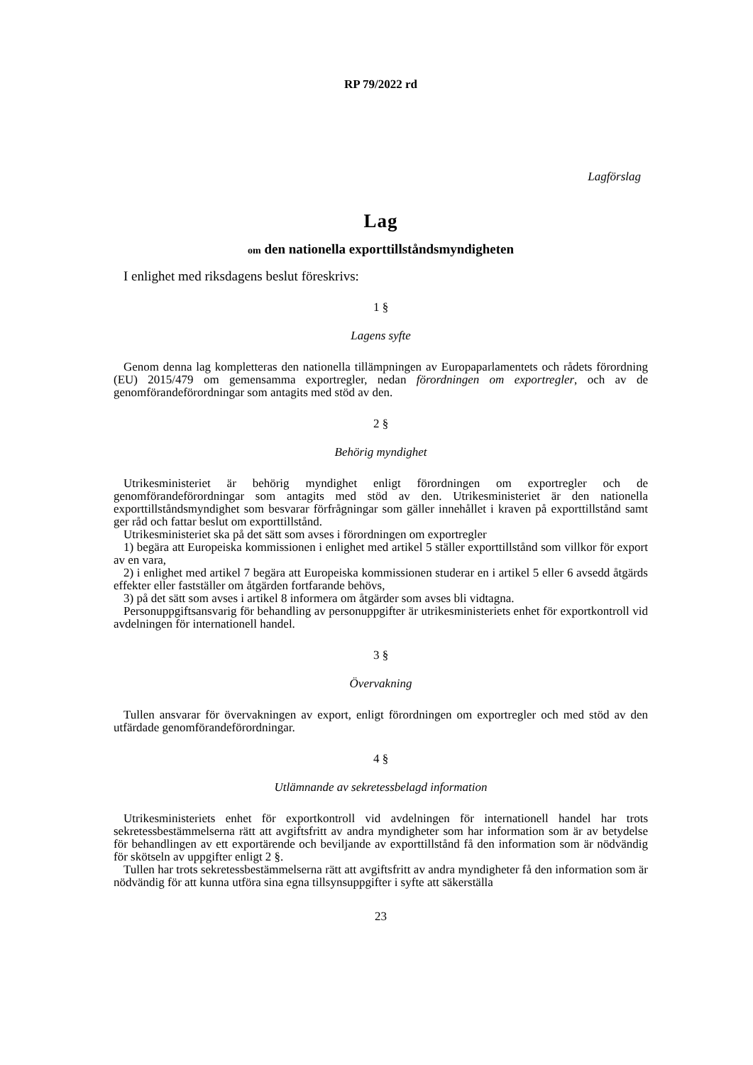RP 79/2022 rd
Lagförslag
Lag
om den nationella exporttillståndsmyndigheten
I enlighet med riksdagens beslut föreskrivs:
1 §
Lagens syfte
Genom denna lag kompletteras den nationella tillämpningen av Europaparlamentets och rådets förordning (EU) 2015/479 om gemensamma exportregler, nedan förordningen om exportregler, och av de genomförandeförordningar som antagits med stöd av den.
2 §
Behörig myndighet
Utrikesministeriet är behörig myndighet enligt förordningen om exportregler och de genomförandeförordningar som antagits med stöd av den. Utrikesministeriet är den nationella exporttillståndsmyndighet som besvarar förfrågningar som gäller innehållet i kraven på exporttillstånd samt ger råd och fattar beslut om exporttillstånd.
Utrikesministeriet ska på det sätt som avses i förordningen om exportregler
1) begära att Europeiska kommissionen i enlighet med artikel 5 ställer exporttillstånd som villkor för export av en vara,
2) i enlighet med artikel 7 begära att Europeiska kommissionen studerar en i artikel 5 eller 6 avsedd åtgärds effekter eller fastställer om åtgärden fortfarande behövs,
3) på det sätt som avses i artikel 8 informera om åtgärder som avses bli vidtagna.
Personuppgiftsansvarig för behandling av personuppgifter är utrikesministeriets enhet för exportkontroll vid avdelningen för internationell handel.
3 §
Övervakning
Tullen ansvarar för övervakningen av export, enligt förordningen om exportregler och med stöd av den utfärdade genomförandeförordningar.
4 §
Utlämnande av sekretessbelagd information
Utrikesministeriets enhet för exportkontroll vid avdelningen för internationell handel har trots sekretessbestämmelserna rätt att avgiftsfritt av andra myndigheter som har information som är av betydelse för behandlingen av ett exportärende och beviljande av exporttillstånd få den information som är nödvändig för skötseln av uppgifter enligt 2 §.
Tullen har trots sekretessbestämmelserna rätt att avgiftsfritt av andra myndigheter få den information som är nödvändig för att kunna utföra sina egna tillsynsuppgifter i syfte att säkerställa
23